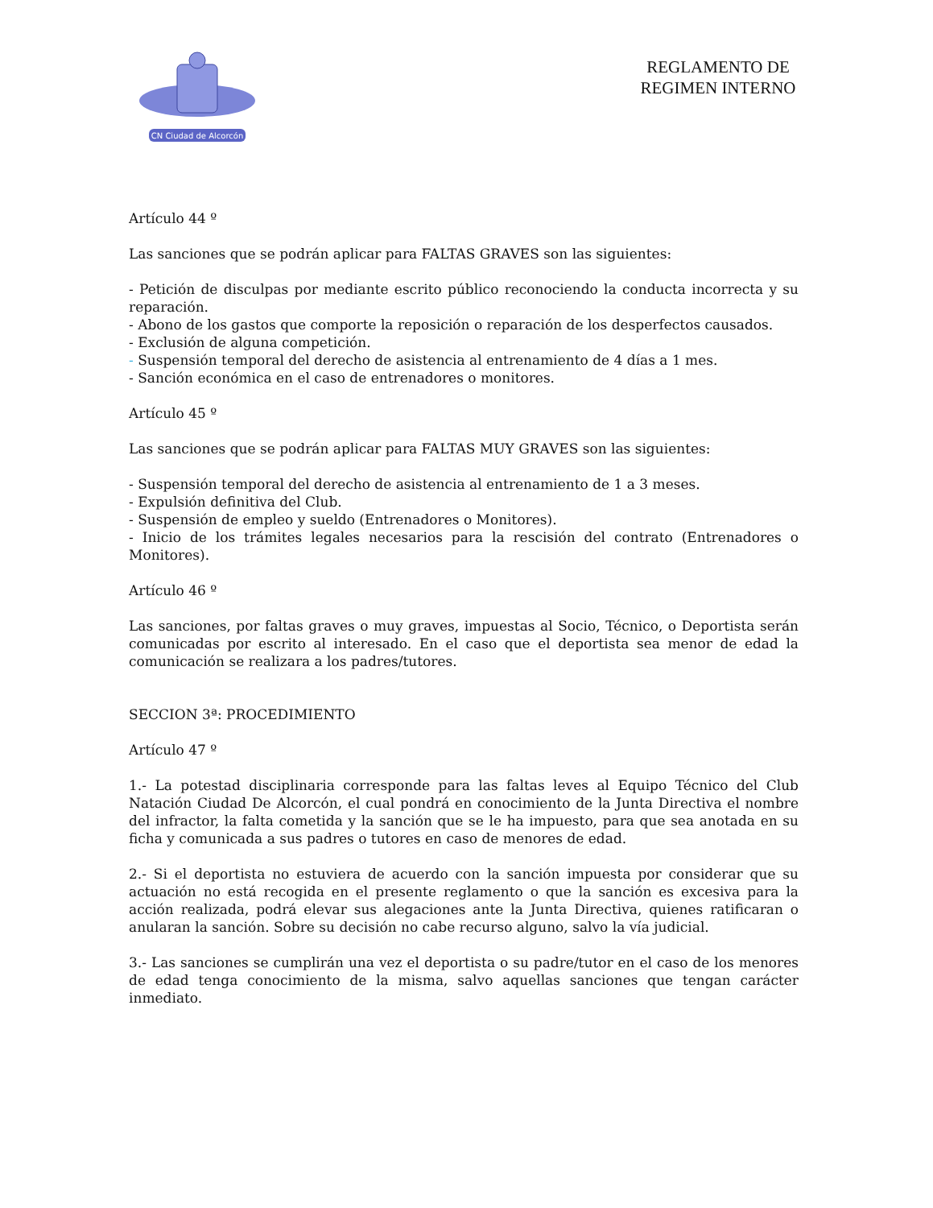CN Ciudad de Alcorcón
REGLAMENTO DE REGIMEN INTERNO
Artículo 44 º
Las sanciones que se podrán aplicar para FALTAS GRAVES son las siguientes:
- Petición de disculpas por mediante escrito público reconociendo la conducta incorrecta y su reparación.
- Abono de los gastos que comporte la reposición o reparación de los desperfectos causados.
- Exclusión de alguna competición.
- Suspensión temporal del derecho de asistencia al entrenamiento de 4 días a 1 mes.
- Sanción económica en el caso de entrenadores o monitores.
Artículo 45 º
Las sanciones que se podrán aplicar para FALTAS MUY GRAVES son las siguientes:
- Suspensión temporal del derecho de asistencia al entrenamiento de 1 a 3 meses.
- Expulsión definitiva del Club.
- Suspensión de empleo y sueldo (Entrenadores o Monitores).
- Inicio de los trámites legales necesarios para la rescisión del contrato (Entrenadores o Monitores).
Artículo 46 º
Las sanciones, por faltas graves o muy graves, impuestas al Socio, Técnico, o Deportista serán comunicadas por escrito al interesado. En el caso que el deportista sea menor de edad la comunicación se realizara a los padres/tutores.
SECCION 3ª: PROCEDIMIENTO
Artículo 47 º
1.- La potestad disciplinaria corresponde para las faltas leves al Equipo Técnico del Club Natación Ciudad De Alcorcón, el cual pondrá en conocimiento de la Junta Directiva el nombre del infractor, la falta cometida y la sanción que se le ha impuesto, para que sea anotada en su ficha y comunicada a sus padres o tutores en caso de menores de edad.
2.- Si el deportista no estuviera de acuerdo con la sanción impuesta por considerar que su actuación no está recogida en el presente reglamento o que la sanción es excesiva para la acción realizada, podrá elevar sus alegaciones ante la Junta Directiva, quienes ratificaran o anularan la sanción. Sobre su decisión no cabe recurso alguno, salvo la vía judicial.
3.- Las sanciones se cumplirán una vez el deportista o su padre/tutor en el caso de los menores de edad tenga conocimiento de la misma, salvo aquellas sanciones que tengan carácter inmediato.